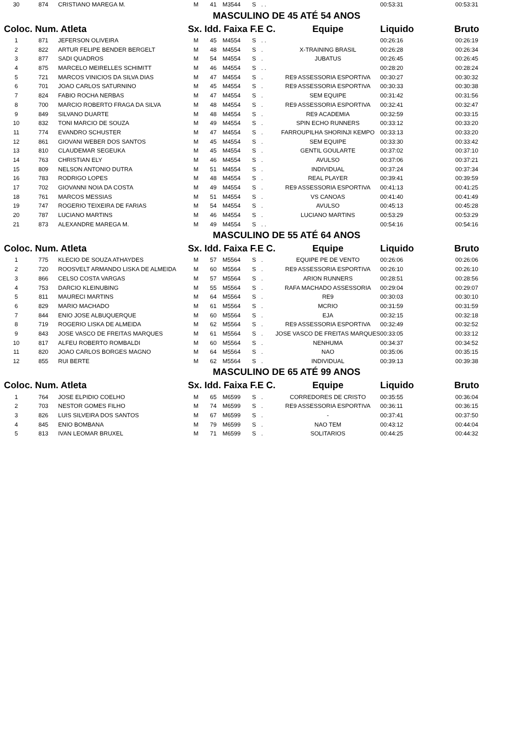| 30 | 874 | CRISTIANO MAREGA M. | M | 41 | M3544 | S | . . | | 00:53:31 | 00:53:31 |
| MASCULINO DE 45 ATÉ 54 ANOS | | | | | | | | | | |
| Coloc. Num. Atleta | | | Sx. Idd. Faixa F.E C. | | | | | Equipe | Liquido | Bruto |
| 1 | 871 | JEFERSON OLIVEIRA | M | 45 | M4554 | S | . . | | 00:26:16 | 00:26:19 |
| 2 | 822 | ARTUR FELIPE BENDER BERGELT | M | 48 | M4554 | S | . | X-TRAINING BRASIL | 00:26:28 | 00:26:34 |
| 3 | 877 | SADI QUADROS | M | 54 | M4554 | S | . | JUBATUS | 00:26:45 | 00:26:45 |
| 4 | 875 | MARCELO MEIRELLES SCHIMITT | M | 46 | M4554 | S | . . | | 00:28:20 | 00:28:24 |
| 5 | 721 | MARCOS VINICIOS DA SILVA DIAS | M | 47 | M4554 | S | . | RE9 ASSESSORIA ESPORTIVA | 00:30:27 | 00:30:32 |
| 6 | 701 | JOAO CARLOS SATURNINO | M | 45 | M4554 | S | . | RE9 ASSESSORIA ESPORTIVA | 00:30:33 | 00:30:38 |
| 7 | 824 | FABIO ROCHA NERBAS | M | 47 | M4554 | S | . | SEM EQUIPE | 00:31:42 | 00:31:56 |
| 8 | 700 | MARCIO ROBERTO FRAGA DA SILVA | M | 48 | M4554 | S | . | RE9 ASSESSORIA ESPORTIVA | 00:32:41 | 00:32:47 |
| 9 | 849 | SILVANO DUARTE | M | 48 | M4554 | S | . | RE9 ACADEMIA | 00:32:59 | 00:33:15 |
| 10 | 832 | TONI MARCIO DE SOUZA | M | 49 | M4554 | S | . | SPIN ECHO RUNNERS | 00:33:12 | 00:33:20 |
| 11 | 774 | EVANDRO SCHUSTER | M | 47 | M4554 | S | . | FARROUPILHA SHORINJI KEMPO | 00:33:13 | 00:33:20 |
| 12 | 861 | GIOVANI WEBER DOS SANTOS | M | 45 | M4554 | S | . | SEM EQUIPE | 00:33:30 | 00:33:42 |
| 13 | 810 | CLAUDEMAR SEGEUKA | M | 45 | M4554 | S | . | GENTIL GOULARTE | 00:37:02 | 00:37:10 |
| 14 | 763 | CHRISTIAN ELY | M | 46 | M4554 | S | . | AVULSO | 00:37:06 | 00:37:21 |
| 15 | 809 | NELSON ANTONIO DUTRA | M | 51 | M4554 | S | . | INDIVIDUAL | 00:37:24 | 00:37:34 |
| 16 | 783 | RODRIGO LOPES | M | 48 | M4554 | S | . | REAL PLAYER | 00:39:41 | 00:39:59 |
| 17 | 702 | GIOVANNI NOIA DA COSTA | M | 49 | M4554 | S | . | RE9 ASSESSORIA ESPORTIVA | 00:41:13 | 00:41:25 |
| 18 | 761 | MARCOS MESSIAS | M | 51 | M4554 | S | . | VS CANOAS | 00:41:40 | 00:41:49 |
| 19 | 747 | ROGERIO TEIXEIRA DE FARIAS | M | 54 | M4554 | S | . | AVULSO | 00:45:13 | 00:45:28 |
| 20 | 787 | LUCIANO MARTINS | M | 46 | M4554 | S | . | LUCIANO MARTINS | 00:53:29 | 00:53:29 |
| 21 | 873 | ALEXANDRE MAREGA M. | M | 49 | M4554 | S | . . | | 00:54:16 | 00:54:16 |
| MASCULINO DE 55 ATÉ 64 ANOS | | | | | | | | | | |
| Coloc. Num. Atleta | | | Sx. Idd. Faixa F.E C. | | | | | Equipe | Liquido | Bruto |
| 1 | 775 | KLECIO DE SOUZA ATHAYDES | M | 57 | M5564 | S | . | EQUIPE PE DE VENTO | 00:26:06 | 00:26:06 |
| 2 | 720 | ROOSVELT ARMANDO LISKA DE ALMEIDA | M | 60 | M5564 | S | . | RE9 ASSESSORIA ESPORTIVA | 00:26:10 | 00:26:10 |
| 3 | 866 | CELSO COSTA VARGAS | M | 57 | M5564 | S | . | ARION RUNNERS | 00:28:51 | 00:28:56 |
| 4 | 753 | DARCIO KLEINUBING | M | 55 | M5564 | S | . | RAFA MACHADO ASSESSORIA | 00:29:04 | 00:29:07 |
| 5 | 811 | MAURECI MARTINS | M | 64 | M5564 | S | . | RE9 | 00:30:03 | 00:30:10 |
| 6 | 829 | MARIO MACHADO | M | 61 | M5564 | S | . | MCRIO | 00:31:59 | 00:31:59 |
| 7 | 844 | ENIO JOSE ALBUQUERQUE | M | 60 | M5564 | S | . | EJA | 00:32:15 | 00:32:18 |
| 8 | 719 | ROGERIO LISKA DE ALMEIDA | M | 62 | M5564 | S | . | RE9 ASSESSORIA ESPORTIVA | 00:32:49 | 00:32:52 |
| 9 | 843 | JOSE VASCO DE FREITAS MARQUES | M | 61 | M5564 | S | . | JOSE VASCO DE FREITAS MARQUES | 00:33:05 | 00:33:12 |
| 10 | 817 | ALFEU ROBERTO ROMBALDI | M | 60 | M5564 | S | . | NENHUMA | 00:34:37 | 00:34:52 |
| 11 | 820 | JOAO CARLOS BORGES MAGNO | M | 64 | M5564 | S | . | NAO | 00:35:06 | 00:35:15 |
| 12 | 855 | RUI BERTE | M | 62 | M5564 | S | . | INDIVIDUAL | 00:39:13 | 00:39:38 |
| MASCULINO DE 65 ATÉ 99 ANOS | | | | | | | | | | |
| Coloc. Num. Atleta | | | Sx. Idd. Faixa F.E C. | | | | | Equipe | Liquido | Bruto |
| 1 | 764 | JOSE ELPIDIO COELHO | M | 65 | M6599 | S | . | CORREDORES DE CRISTO | 00:35:55 | 00:36:04 |
| 2 | 703 | NESTOR GOMES FILHO | M | 74 | M6599 | S | . | RE9 ASSESSORIA ESPORTIVA | 00:36:11 | 00:36:15 |
| 3 | 826 | LUIS SILVEIRA DOS SANTOS | M | 67 | M6599 | S | . | - | 00:37:41 | 00:37:50 |
| 4 | 845 | ENIO BOMBANA | M | 79 | M6599 | S | . | NAO TEM | 00:43:12 | 00:44:04 |
| 5 | 813 | IVAN LEOMAR BRUXEL | M | 71 | M6599 | S | . | SOLITARIOS | 00:44:25 | 00:44:32 |